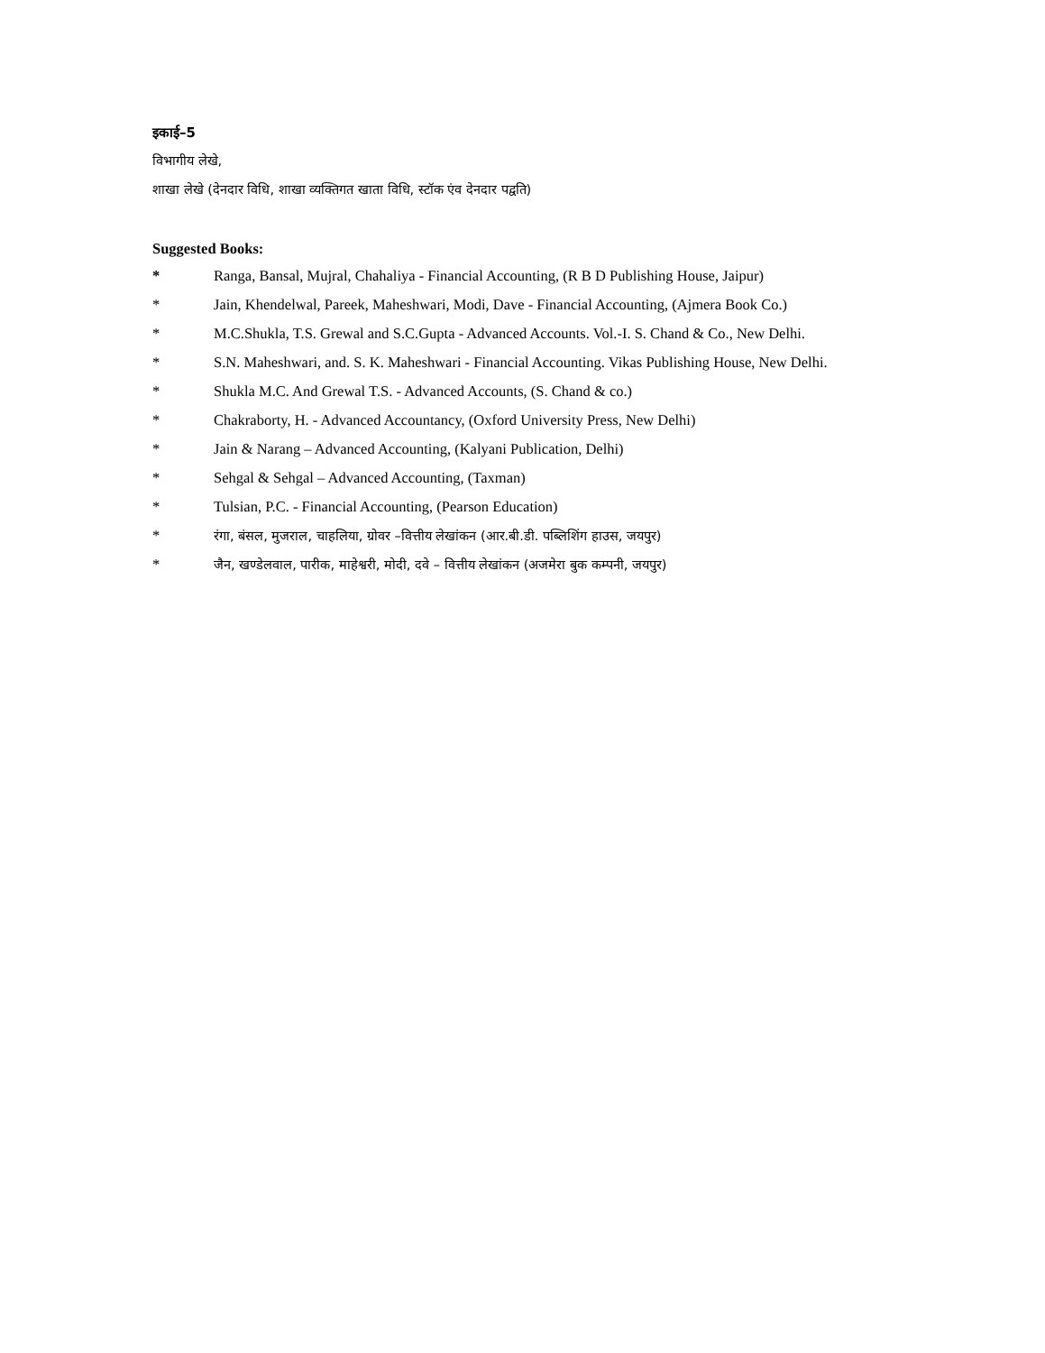इकाई–5
विभागीय लेखे,
शाखा लेखे (देनदार विधि, शाखा व्यक्तिगत खाता विधि, स्टॉक एंव देनदार पद्वति)
Suggested Books:
* Ranga, Bansal, Mujral, Chahaliya - Financial Accounting, (R B D Publishing House, Jaipur)
* Jain, Khendelwal, Pareek, Maheshwari, Modi, Dave - Financial Accounting, (Ajmera Book Co.)
* M.C.Shukla, T.S. Grewal and S.C.Gupta - Advanced Accounts. Vol.-I. S. Chand & Co., New Delhi.
* S.N. Maheshwari, and. S. K. Maheshwari - Financial Accounting. Vikas Publishing House, New Delhi.
* Shukla M.C. And Grewal T.S. - Advanced Accounts, (S. Chand & co.)
* Chakraborty, H. - Advanced Accountancy, (Oxford University Press, New Delhi)
* Jain & Narang – Advanced Accounting, (Kalyani Publication, Delhi)
* Sehgal & Sehgal – Advanced Accounting, (Taxman)
* Tulsian, P.C. - Financial Accounting, (Pearson Education)
* रंगा, बंसल, मुजराल, चाहलिया, ग्रोवर –वित्तीय लेखांकन (आर.बी.डी. पब्लिशिंग हाउस, जयपुर)
* जैन, खण्डेलवाल, पारीक, माहेश्वरी, मोदी, दवे – वित्तीय लेखांकन (अजमेरा बुक कम्पनी, जयपुर)